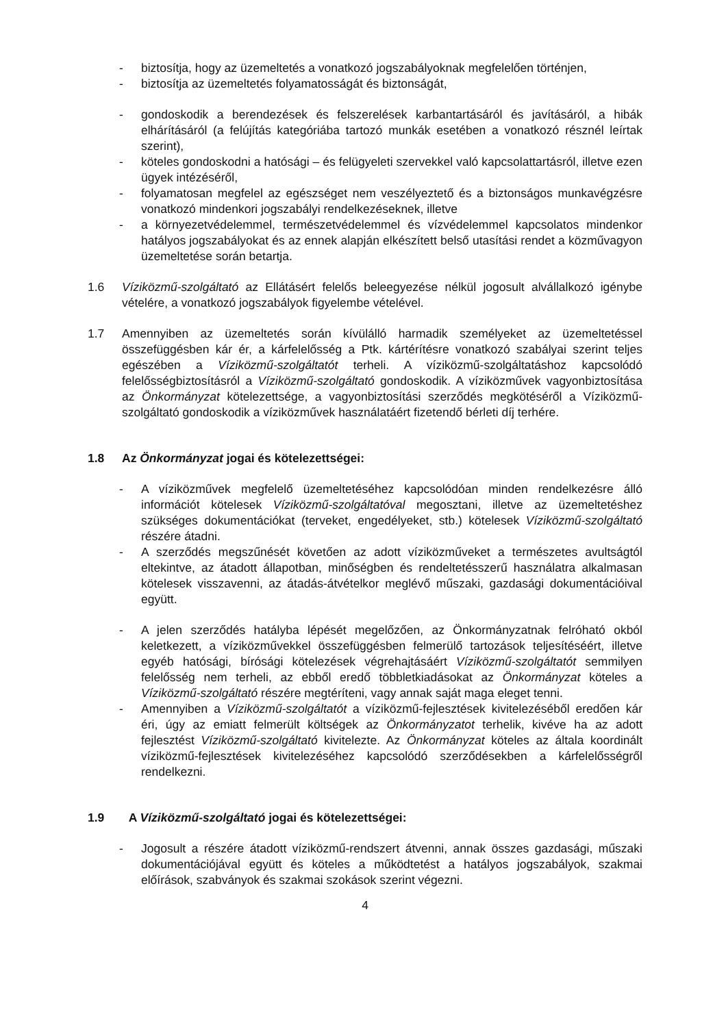- biztosítja, hogy az üzemeltetés a vonatkozó jogszabályoknak megfelelően történjen,
- biztosítja az üzemeltetés folyamatosságát és biztonságát,
- gondoskodik a berendezések és felszerelések karbantartásáról és javításáról, a hibák elhárításáról (a felújítás kategóriába tartozó munkák esetében a vonatkozó résznél leírtak szerint),
- köteles gondoskodni a hatósági – és felügyeleti szervekkel való kapcsolattartásról, illetve ezen ügyek intézéséről,
- folyamatosan megfelel az egészséget nem veszélyeztető és a biztonságos munkavégzésre vonatkozó mindenkori jogszabályi rendelkezéseknek, illetve
- a környezetvédelemmel, természetvédelemmel és vízvédelemmel kapcsolatos mindenkor hatályos jogszabályokat és az ennek alapján elkészített belső utasítási rendet a közművagyon üzemeltetése során betartja.
1.6 Víziközmű-szolgáltató az Ellátásért felelős beleegyezése nélkül jogosult alvállalkozó igénybe vételére, a vonatkozó jogszabályok figyelembe vételével.
1.7 Amennyiben az üzemeltetés során kívülálló harmadik személyeket az üzemeltetéssel összefüggésben kár ér, a kárfelelősség a Ptk. kártérítésre vonatkozó szabályai szerint teljes egészében a Víziközmű-szolgáltatót terheli. A víziközmű-szolgáltatáshoz kapcsolódó felelősségbiztosításról a Víziközmű-szolgáltató gondoskodik. A víziközművek vagyonbiztosítása az Önkormányzat kötelezettsége, a vagyonbiztosítási szerződés megkötéséről a Víziközmű-szolgáltató gondoskodik a víziközművek használatáért fizetendő bérleti díj terhére.
1.8 Az Önkormányzat jogai és kötelezettségei:
- A víziközművek megfelelő üzemeltetéséhez kapcsolódóan minden rendelkezésre álló információt kötelesek Víziközmű-szolgáltatóval megosztani, illetve az üzemeltetéshez szükséges dokumentációkat (terveket, engedélyeket, stb.) kötelesek Víziközmű-szolgáltató részére átadni.
- A szerződés megszűnését követően az adott víziközműveket a természetes avultságtól eltekintve, az átadott állapotban, minőségben és rendeltetésszerű használatra alkalmasan kötelesek visszavenni, az átadás-átvételkor meglévő műszaki, gazdasági dokumentációival együtt.
- A jelen szerződés hatályba lépését megelőzően, az Önkormányzatnak felróható okból keletkezett, a víziközművekkel összefüggésben felmerülő tartozások teljesítéséért, illetve egyéb hatósági, bírósági kötelezések végrehajtásáért Víziközmű-szolgáltatót semmilyen felelősség nem terheli, az ebből eredő többletkiadásokat az Önkormányzat köteles a Víziközmű-szolgáltató részére megtéríteni, vagy annak saját maga eleget tenni.
- Amennyiben a Víziközmű-szolgáltatót a víziközmű-fejlesztések kivitelezéséből eredően kár éri, úgy az emiatt felmerült költségek az Önkormányzatot terhelik, kivéve ha az adott fejlesztést Víziközmű-szolgáltató kivitelezte. Az Önkormányzat köteles az általa koordinált víziközmű-fejlesztések kivitelezéséhez kapcsolódó szerződésekben a kárfelelősségről rendelkezni.
1.9 A Víziközmű-szolgáltató jogai és kötelezettségei:
- Jogosult a részére átadott víziközmű-rendszert átvenni, annak összes gazdasági, műszaki dokumentációjával együtt és köteles a működtetést a hatályos jogszabályok, szakmai előírások, szabványok és szakmai szokások szerint végezni.
4